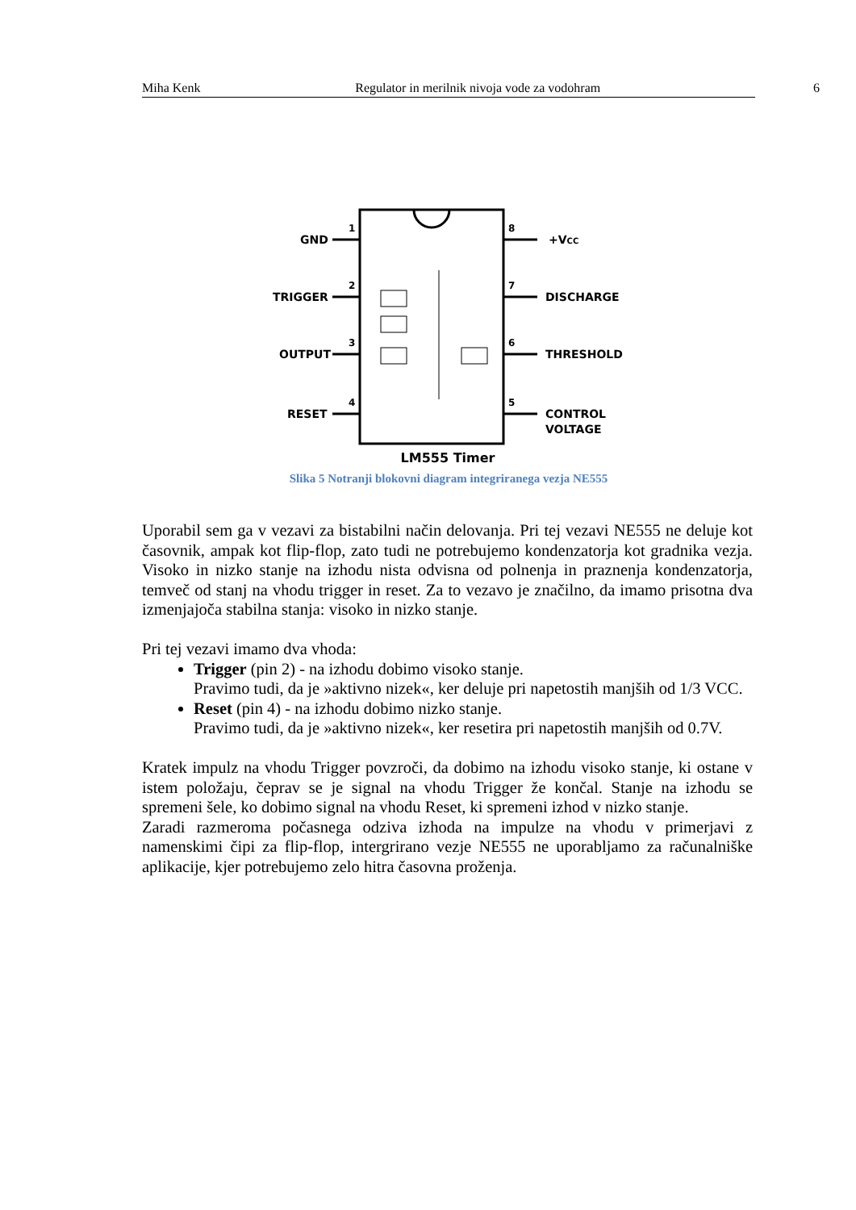Miha Kenk Regulator in merilnik nivoja vode za vodohram 6
GND
TRIGGER
OUTPUT
RESET
+VCC
DISCHARGE
THRESHOLD
CONTROL
VOLTAGE
1
2
3
4
8
7
6
5
LM555 Timer
Slika 5 Notranji blokovni diagram integriranega vezja NE555
Uporabil sem ga v vezavi za bistabilni način delovanja. Pri tej vezavi NE555 ne deluje kot časovnik, ampak kot flip-flop, zato tudi ne potrebujemo kondenzatorja kot gradnika vezja. Visoko in nizko stanje na izhodu nista odvisna od polnenja in praznenja kondenzatorja, temveč od stanj na vhodu trigger in reset. Za to vezavo je značilno, da imamo prisotna dva izmenjajoča stabilna stanja: visoko in nizko stanje.
Pri tej vezavi imamo dva vhoda:
Trigger (pin 2) - na izhodu dobimo visoko stanje.
Pravimo tudi, da je »aktivno nizek«, ker deluje pri napetostih manjših od 1/3 VCC.
Reset (pin 4) - na izhodu dobimo nizko stanje.
Pravimo tudi, da je »aktivno nizek«, ker resetira pri napetostih manjših od 0.7V.
Kratek impulz na vhodu Trigger povzroči, da dobimo na izhodu visoko stanje, ki ostane v istem položaju, čeprav se je signal na vhodu Trigger že končal. Stanje na izhodu se spremeni šele, ko dobimo signal na vhodu Reset, ki spremeni izhod v nizko stanje.
Zaradi razmeroma počasnega odziva izhoda na impulze na vhodu v primerjavi z namenskimi čipi za flip-flop, intergrirano vezje NE555 ne uporabljamo za računalniške aplikacije, kjer potrebujemo zelo hitra časovna proženja.